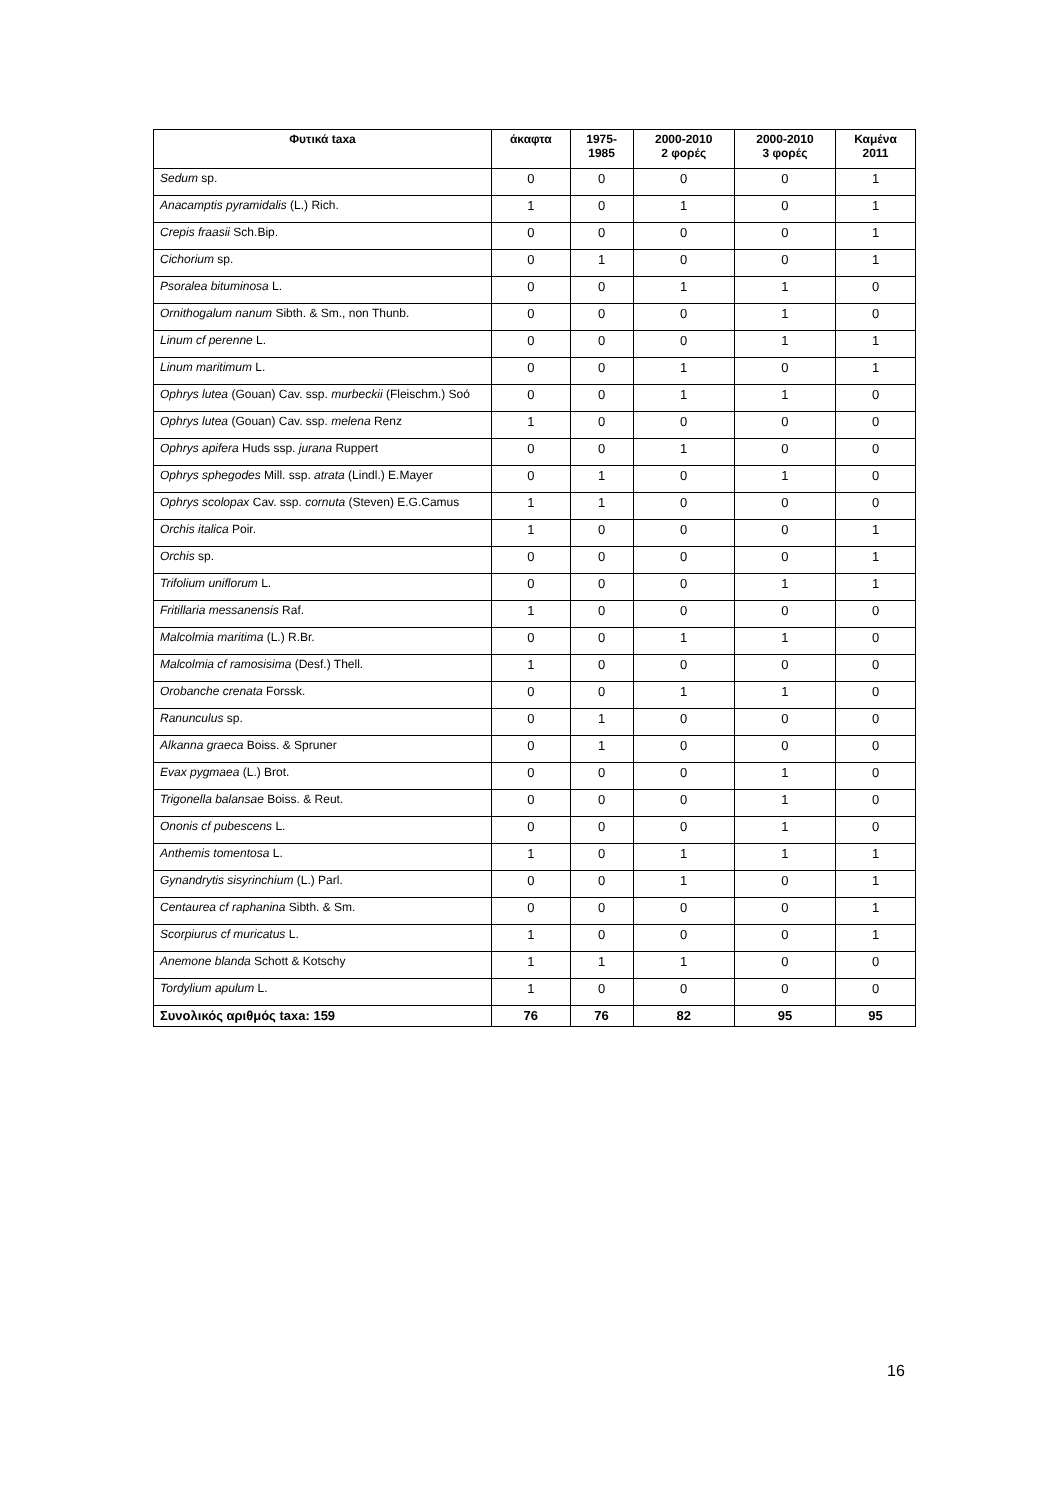| Φυτικά taxa | άκαφτα | 1975- 1985 | 2000-2010 2 φορές | 2000-2010 3 φορές | Καμένα 2011 |
| --- | --- | --- | --- | --- | --- |
| Sedum sp. | 0 | 0 | 0 | 0 | 1 |
| Anacamptis pyramidalis (L.) Rich. | 1 | 0 | 1 | 0 | 1 |
| Crepis fraasii Sch.Bip. | 0 | 0 | 0 | 0 | 1 |
| Cichorium sp. | 0 | 1 | 0 | 0 | 1 |
| Psoralea bituminosa L. | 0 | 0 | 1 | 1 | 0 |
| Ornithogalum nanum Sibth. & Sm., non Thunb. | 0 | 0 | 0 | 1 | 0 |
| Linum cf perenne L. | 0 | 0 | 0 | 1 | 1 |
| Linum maritimum L. | 0 | 0 | 1 | 0 | 1 |
| Ophrys lutea (Gouan) Cav. ssp. murbeckii (Fleischm.) Soó | 0 | 0 | 1 | 1 | 0 |
| Ophrys lutea (Gouan) Cav. ssp. melena Renz | 1 | 0 | 0 | 0 | 0 |
| Ophrys apifera Huds ssp. jurana Ruppert | 0 | 0 | 1 | 0 | 0 |
| Ophrys sphegodes Mill. ssp. atrata (Lindl.) E.Mayer | 0 | 1 | 0 | 1 | 0 |
| Ophrys scolopax Cav. ssp. cornuta (Steven) E.G.Camus | 1 | 1 | 0 | 0 | 0 |
| Orchis italica Poir. | 1 | 0 | 0 | 0 | 1 |
| Orchis sp. | 0 | 0 | 0 | 0 | 1 |
| Trifolium uniflorum L. | 0 | 0 | 0 | 1 | 1 |
| Fritillaria messanensis Raf. | 1 | 0 | 0 | 0 | 0 |
| Malcolmia maritima (L.) R.Br. | 0 | 0 | 1 | 1 | 0 |
| Malcolmia cf ramosisima (Desf.) Thell. | 1 | 0 | 0 | 0 | 0 |
| Orobanche crenata Forssk. | 0 | 0 | 1 | 1 | 0 |
| Ranunculus sp. | 0 | 1 | 0 | 0 | 0 |
| Alkanna graeca Boiss. & Spruner | 0 | 1 | 0 | 0 | 0 |
| Evax pygmaea (L.) Brot. | 0 | 0 | 0 | 1 | 0 |
| Trigonella balansae Boiss. & Reut. | 0 | 0 | 0 | 1 | 0 |
| Ononis cf pubescens L. | 0 | 0 | 0 | 1 | 0 |
| Anthemis tomentosa L. | 1 | 0 | 1 | 1 | 1 |
| Gynandrytis sisyrinchium (L.) Parl. | 0 | 0 | 1 | 0 | 1 |
| Centaurea cf raphanina Sibth. & Sm. | 0 | 0 | 0 | 0 | 1 |
| Scorpiurus cf muricatus L. | 1 | 0 | 0 | 0 | 1 |
| Anemone blanda Schott & Kotschy | 1 | 1 | 1 | 0 | 0 |
| Tordylium apulum L. | 1 | 0 | 0 | 0 | 0 |
| Συνολικός αριθμός taxa: 159 | 76 | 76 | 82 | 95 | 95 |
16